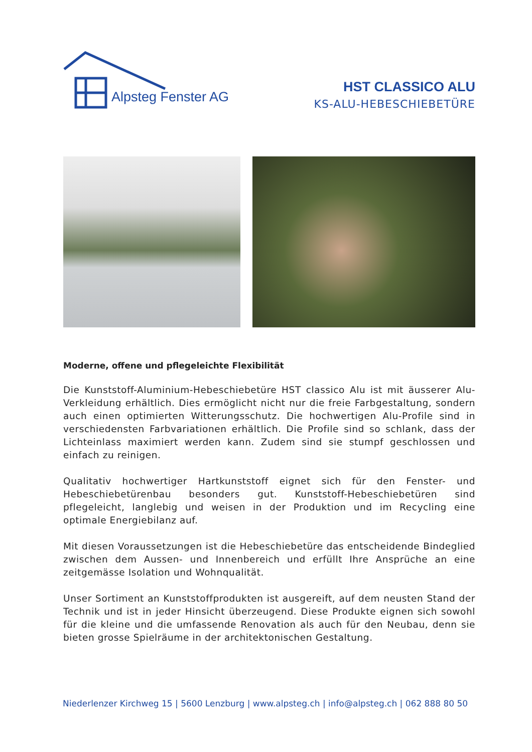Alpsteg Fenster AG
HST CLASSICO ALU
KS-ALU-HEBESCHIEBETÜRE
Moderne, offene und pflegeleichte Flexibilität
Die Kunststoff-Aluminium-Hebeschiebetüre HST classico Alu ist mit äusserer Alu-Verkleidung erhältlich. Dies ermöglicht nicht nur die freie Farbgestaltung, sondern auch einen optimierten Witterungsschutz. Die hochwertigen Alu-Profile sind in verschiedensten Farbvariationen erhältlich. Die Profile sind so schlank, dass der Lichteinlass maximiert werden kann. Zudem sind sie stumpf geschlossen und einfach zu reinigen.
Qualitativ hochwertiger Hartkunststoff eignet sich für den Fenster- und Hebeschiebetürenbau besonders gut. Kunststoff-Hebeschiebetüren sind pflegeleicht, langlebig und weisen in der Produktion und im Recycling eine optimale Energiebilanz auf.
Mit diesen Voraussetzungen ist die Hebeschiebetüre das entscheidende Bindeglied zwischen dem Aussen- und Innenbereich und erfüllt Ihre Ansprüche an eine zeitgemässe Isolation und Wohnqualität.
Unser Sortiment an Kunststoffprodukten ist ausgereift, auf dem neusten Stand der Technik und ist in jeder Hinsicht überzeugend. Diese Produkte eignen sich sowohl für die kleine und die umfassende Renovation als auch für den Neubau, denn sie bieten grosse Spielräume in der architektonischen Gestaltung.
Niederlenzer Kirchweg 15 | 5600 Lenzburg | www.alpsteg.ch | info@alpsteg.ch | 062 888 80 50